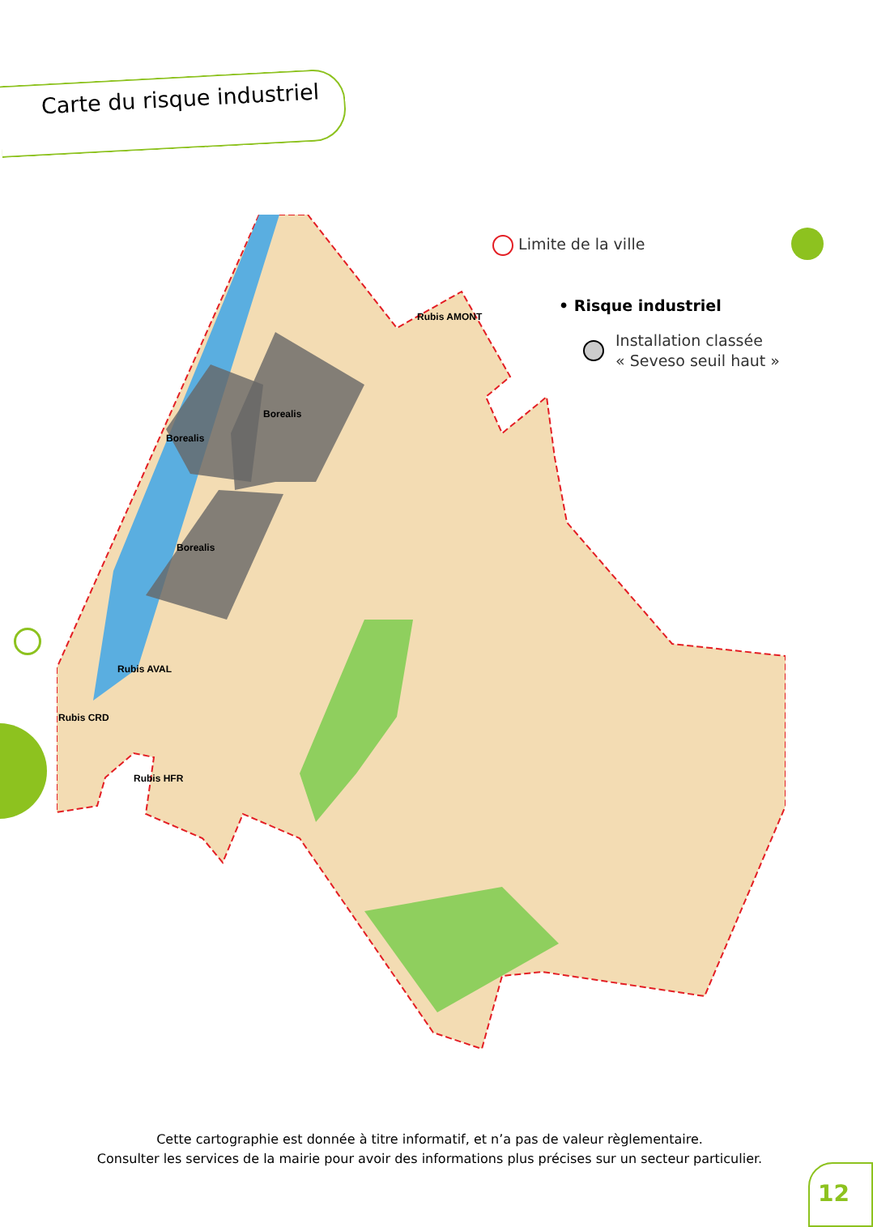Carte du risque industriel
Borealis
Borealis
Borealis
Rubis AMONT
Rubis AVAL
Rubis CRD
Rubis HFR
Limite de la ville
• Risque industriel
Installation classée
« Seveso seuil haut »
Cette cartographie est donnée à titre informatif, et n’a pas de valeur règlementaire.
Consulter les services de la mairie pour avoir des informations plus précises sur un secteur particulier.
12